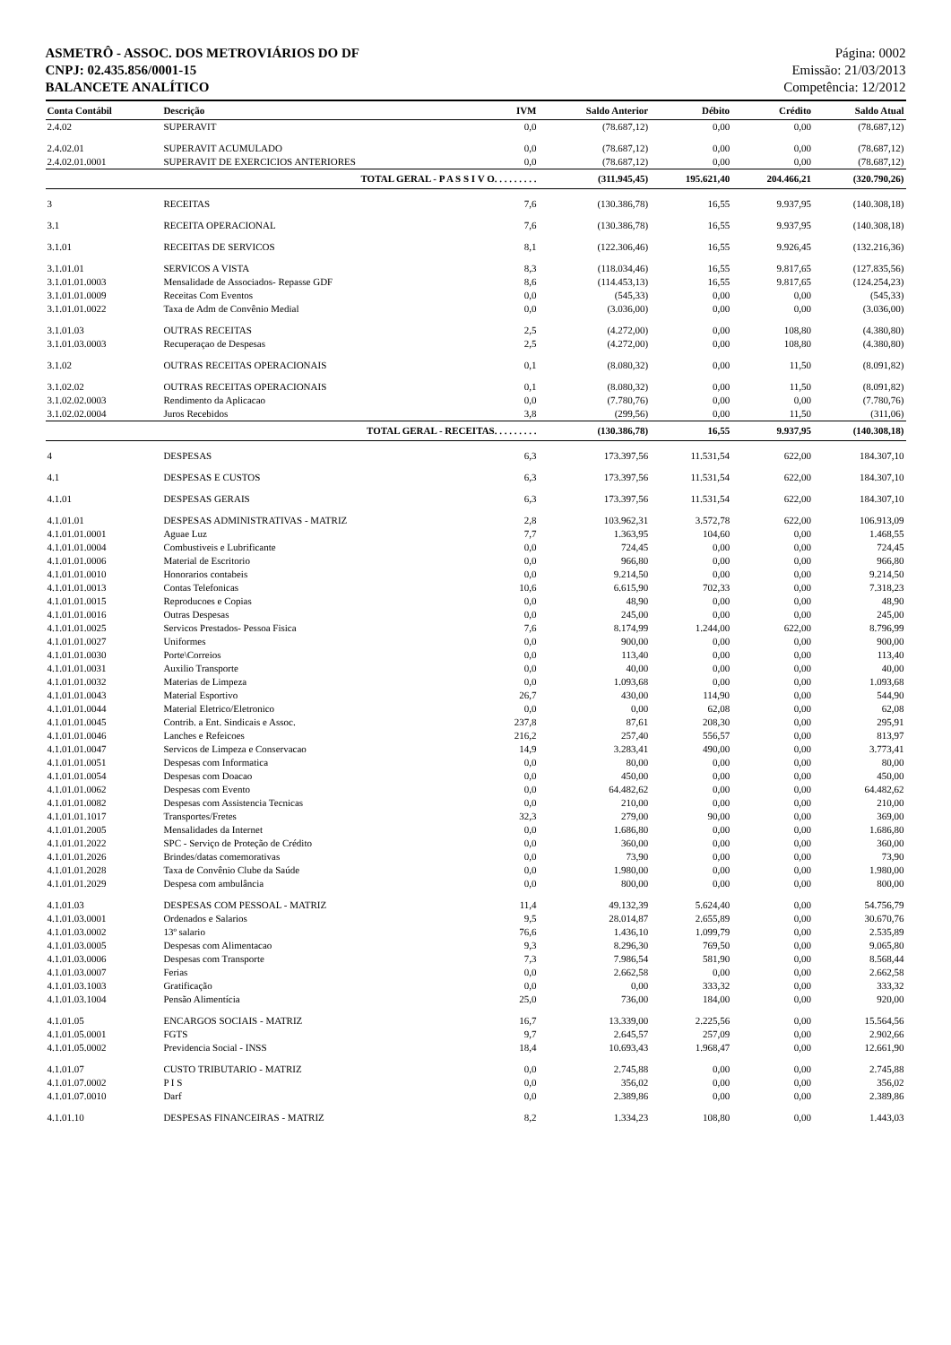ASMETRÔ - ASSOC. DOS METROVIÁRIOS DO DF
CNPJ: 02.435.856/0001-15
BALANCETE ANALÍTICO
Página: 0002
Emissão: 21/03/2013
Competência: 12/2012
| Conta Contábil | Descrição | IVM | Saldo Anterior | Débito | Crédito | Saldo Atual |
| --- | --- | --- | --- | --- | --- | --- |
| 2.4.02 | SUPERAVIT | 0,0 | (78.687,12) | 0,00 | 0,00 | (78.687,12) |
| 2.4.02.01 | SUPERAVIT ACUMULADO | 0,0 | (78.687,12) | 0,00 | 0,00 | (78.687,12) |
| 2.4.02.01.0001 | SUPERAVIT DE EXERCICIOS ANTERIORES | 0,0 | (78.687,12) | 0,00 | 0,00 | (78.687,12) |
| TOTAL GERAL - P A S S I V O. . . . . . . . . | | | (311.945,45) | 195.621,40 | 204.466,21 | (320.790,26) |
| 3 | RECEITAS | 7,6 | (130.386,78) | 16,55 | 9.937,95 | (140.308,18) |
| 3.1 | RECEITA OPERACIONAL | 7,6 | (130.386,78) | 16,55 | 9.937,95 | (140.308,18) |
| 3.1.01 | RECEITAS DE SERVICOS | 8,1 | (122.306,46) | 16,55 | 9.926,45 | (132.216,36) |
| 3.1.01.01 | SERVICOS A VISTA | 8,3 | (118.034,46) | 16,55 | 9.817,65 | (127.835,56) |
| 3.1.01.01.0003 | Mensalidade de Associados- Repasse GDF | 8,6 | (114.453,13) | 16,55 | 9.817,65 | (124.254,23) |
| 3.1.01.01.0009 | Receitas Com Eventos | 0,0 | (545,33) | 0,00 | 0,00 | (545,33) |
| 3.1.01.01.0022 | Taxa de Adm de Convênio Medial | 0,0 | (3.036,00) | 0,00 | 0,00 | (3.036,00) |
| 3.1.01.03 | OUTRAS RECEITAS | 2,5 | (4.272,00) | 0,00 | 108,80 | (4.380,80) |
| 3.1.01.03.0003 | Recuperaçao de Despesas | 2,5 | (4.272,00) | 0,00 | 108,80 | (4.380,80) |
| 3.1.02 | OUTRAS RECEITAS OPERACIONAIS | 0,1 | (8.080,32) | 0,00 | 11,50 | (8.091,82) |
| 3.1.02.02 | OUTRAS RECEITAS OPERACIONAIS | 0,1 | (8.080,32) | 0,00 | 11,50 | (8.091,82) |
| 3.1.02.02.0003 | Rendimento da Aplicacao | 0,0 | (7.780,76) | 0,00 | 0,00 | (7.780,76) |
| 3.1.02.02.0004 | Juros Recebidos | 3,8 | (299,56) | 0,00 | 11,50 | (311,06) |
| TOTAL GERAL - RECEITAS. . . . . . . . . | | | (130.386,78) | 16,55 | 9.937,95 | (140.308,18) |
| 4 | DESPESAS | 6,3 | 173.397,56 | 11.531,54 | 622,00 | 184.307,10 |
| 4.1 | DESPESAS E CUSTOS | 6,3 | 173.397,56 | 11.531,54 | 622,00 | 184.307,10 |
| 4.1.01 | DESPESAS GERAIS | 6,3 | 173.397,56 | 11.531,54 | 622,00 | 184.307,10 |
| 4.1.01.01 | DESPESAS ADMINISTRATIVAS - MATRIZ | 2,8 | 103.962,31 | 3.572,78 | 622,00 | 106.913,09 |
| 4.1.01.01.0001 | Aguae Luz | 7,7 | 1.363,95 | 104,60 | 0,00 | 1.468,55 |
| 4.1.01.01.0004 | Combustiveis e Lubrificante | 0,0 | 724,45 | 0,00 | 0,00 | 724,45 |
| 4.1.01.01.0006 | Material de Escritorio | 0,0 | 966,80 | 0,00 | 0,00 | 966,80 |
| 4.1.01.01.0010 | Honorarios contabeis | 0,0 | 9.214,50 | 0,00 | 0,00 | 9.214,50 |
| 4.1.01.01.0013 | Contas Telefonicas | 10,6 | 6.615,90 | 702,33 | 0,00 | 7.318,23 |
| 4.1.01.01.0015 | Reproducoes e Copias | 0,0 | 48,90 | 0,00 | 0,00 | 48,90 |
| 4.1.01.01.0016 | Outras Despesas | 0,0 | 245,00 | 0,00 | 0,00 | 245,00 |
| 4.1.01.01.0025 | Servicos Prestados- Pessoa Fisica | 7,6 | 8.174,99 | 1.244,00 | 622,00 | 8.796,99 |
| 4.1.01.01.0027 | Uniformes | 0,0 | 900,00 | 0,00 | 0,00 | 900,00 |
| 4.1.01.01.0030 | Porte\Correios | 0,0 | 113,40 | 0,00 | 0,00 | 113,40 |
| 4.1.01.01.0031 | Auxilio Transporte | 0,0 | 40,00 | 0,00 | 0,00 | 40,00 |
| 4.1.01.01.0032 | Materias de Limpeza | 0,0 | 1.093,68 | 0,00 | 0,00 | 1.093,68 |
| 4.1.01.01.0043 | Material Esportivo | 26,7 | 430,00 | 114,90 | 0,00 | 544,90 |
| 4.1.01.01.0044 | Material Eletrico/Eletronico | 0,0 | 0,00 | 62,08 | 0,00 | 62,08 |
| 4.1.01.01.0045 | Contrib. a Ent. Sindicais e Assoc. | 237,8 | 87,61 | 208,30 | 0,00 | 295,91 |
| 4.1.01.01.0046 | Lanches e Refeicoes | 216,2 | 257,40 | 556,57 | 0,00 | 813,97 |
| 4.1.01.01.0047 | Servicos de Limpeza e Conservacao | 14,9 | 3.283,41 | 490,00 | 0,00 | 3.773,41 |
| 4.1.01.01.0051 | Despesas com Informatica | 0,0 | 80,00 | 0,00 | 0,00 | 80,00 |
| 4.1.01.01.0054 | Despesas com Doacao | 0,0 | 450,00 | 0,00 | 0,00 | 450,00 |
| 4.1.01.01.0062 | Despesas com Evento | 0,0 | 64.482,62 | 0,00 | 0,00 | 64.482,62 |
| 4.1.01.01.0082 | Despesas com Assistencia Tecnicas | 0,0 | 210,00 | 0,00 | 0,00 | 210,00 |
| 4.1.01.01.1017 | Transportes/Fretes | 32,3 | 279,00 | 90,00 | 0,00 | 369,00 |
| 4.1.01.01.2005 | Mensalidades da Internet | 0,0 | 1.686,80 | 0,00 | 0,00 | 1.686,80 |
| 4.1.01.01.2022 | SPC - Serviço de Proteção de Crédito | 0,0 | 360,00 | 0,00 | 0,00 | 360,00 |
| 4.1.01.01.2026 | Brindes/datas comemorativas | 0,0 | 73,90 | 0,00 | 0,00 | 73,90 |
| 4.1.01.01.2028 | Taxa de Convênio Clube da Saúde | 0,0 | 1.980,00 | 0,00 | 0,00 | 1.980,00 |
| 4.1.01.01.2029 | Despesa com ambulância | 0,0 | 800,00 | 0,00 | 0,00 | 800,00 |
| 4.1.01.03 | DESPESAS COM PESSOAL - MATRIZ | 11,4 | 49.132,39 | 5.624,40 | 0,00 | 54.756,79 |
| 4.1.01.03.0001 | Ordenados e Salarios | 9,5 | 28.014,87 | 2.655,89 | 0,00 | 30.670,76 |
| 4.1.01.03.0002 | 13º salario | 76,6 | 1.436,10 | 1.099,79 | 0,00 | 2.535,89 |
| 4.1.01.03.0005 | Despesas com Alimentacao | 9,3 | 8.296,30 | 769,50 | 0,00 | 9.065,80 |
| 4.1.01.03.0006 | Despesas com Transporte | 7,3 | 7.986,54 | 581,90 | 0,00 | 8.568,44 |
| 4.1.01.03.0007 | Ferias | 0,0 | 2.662,58 | 0,00 | 0,00 | 2.662,58 |
| 4.1.01.03.1003 | Gratificação | 0,0 | 0,00 | 333,32 | 0,00 | 333,32 |
| 4.1.01.03.1004 | Pensão Alimentícia | 25,0 | 736,00 | 184,00 | 0,00 | 920,00 |
| 4.1.01.05 | ENCARGOS SOCIAIS - MATRIZ | 16,7 | 13.339,00 | 2.225,56 | 0,00 | 15.564,56 |
| 4.1.01.05.0001 | FGTS | 9,7 | 2.645,57 | 257,09 | 0,00 | 2.902,66 |
| 4.1.01.05.0002 | Previdencia Social - INSS | 18,4 | 10.693,43 | 1.968,47 | 0,00 | 12.661,90 |
| 4.1.01.07 | CUSTO TRIBUTARIO - MATRIZ | 0,0 | 2.745,88 | 0,00 | 0,00 | 2.745,88 |
| 4.1.01.07.0002 | P I S | 0,0 | 356,02 | 0,00 | 0,00 | 356,02 |
| 4.1.01.07.0010 | Darf | 0,0 | 2.389,86 | 0,00 | 0,00 | 2.389,86 |
| 4.1.01.10 | DESPESAS FINANCEIRAS - MATRIZ | 8,2 | 1.334,23 | 108,80 | 0,00 | 1.443,03 |